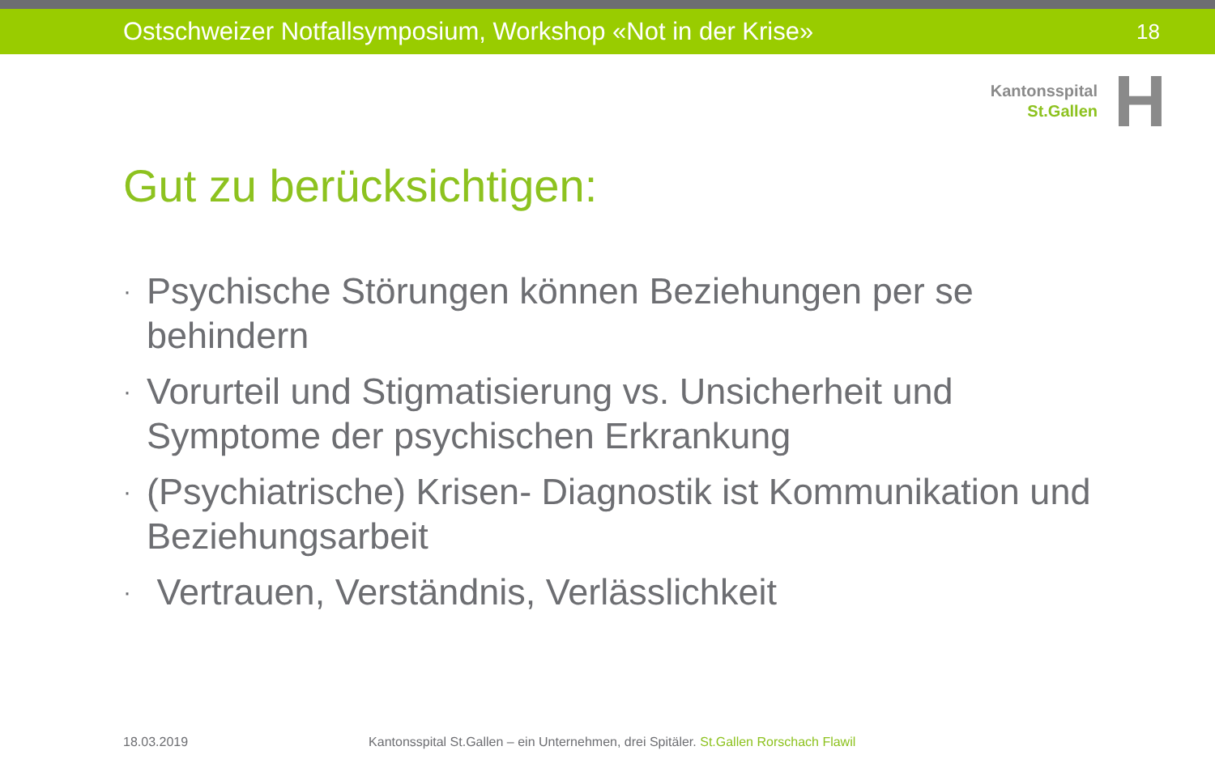Ostschweizer Notfallsymposium, Workshop «Not in der Krise» 18
Kantonsspital
St.Gallen
H
Gut zu berücksichtigen:
· Psychische Störungen können Beziehungen per se behindern
· Vorurteil und Stigmatisierung vs. Unsicherheit und Symptome der psychischen Erkrankung
· (Psychiatrische) Krisen- Diagnostik ist Kommunikation und Beziehungsarbeit
· Vertrauen, Verständnis, Verlässlichkeit
18.03.2019 Kantonsspital St.Gallen – ein Unternehmen, drei Spitäler. St.Gallen Rorschach Flawil